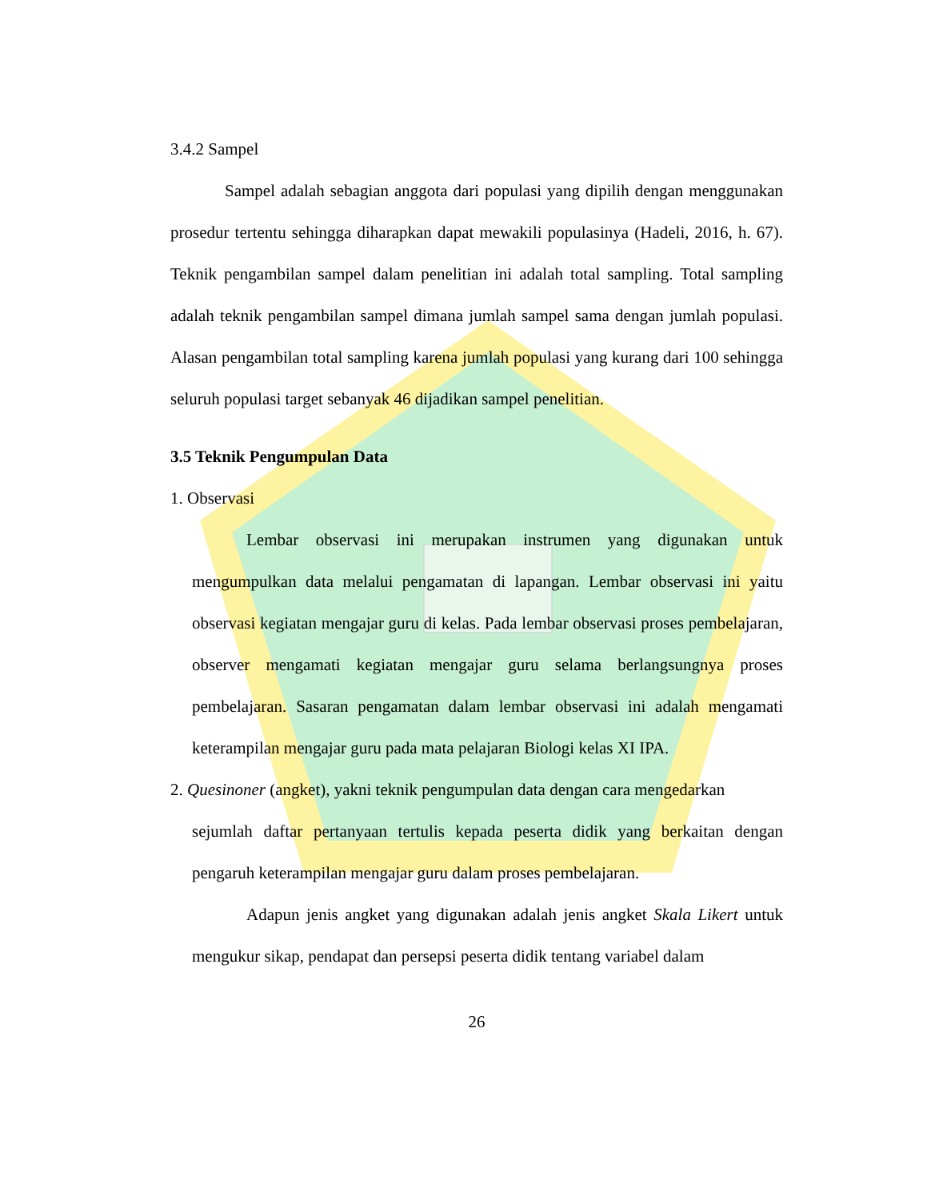3.4.2 Sampel
Sampel adalah sebagian anggota dari populasi yang dipilih dengan menggunakan prosedur tertentu sehingga diharapkan dapat mewakili populasinya (Hadeli, 2016, h. 67). Teknik pengambilan sampel dalam penelitian ini adalah total sampling. Total sampling adalah teknik pengambilan sampel dimana jumlah sampel sama dengan jumlah populasi. Alasan pengambilan total sampling karena jumlah populasi yang kurang dari 100 sehingga seluruh populasi target sebanyak 46 dijadikan sampel penelitian.
3.5 Teknik Pengumpulan Data
1. Observasi
Lembar observasi ini merupakan instrumen yang digunakan untuk mengumpulkan data melalui pengamatan di lapangan. Lembar observasi ini yaitu observasi kegiatan mengajar guru di kelas. Pada lembar observasi proses pembelajaran, observer mengamati kegiatan mengajar guru selama berlangsungnya proses pembelajaran. Sasaran pengamatan dalam lembar observasi ini adalah mengamati keterampilan mengajar guru pada mata pelajaran Biologi kelas XI IPA.
2. Quesinoner (angket), yakni teknik pengumpulan data dengan cara mengedarkan
sejumlah daftar pertanyaan tertulis kepada peserta didik yang berkaitan dengan pengaruh keterampilan mengajar guru dalam proses pembelajaran.
Adapun jenis angket yang digunakan adalah jenis angket Skala Likert untuk mengukur sikap, pendapat dan persepsi peserta didik tentang variabel dalam
26